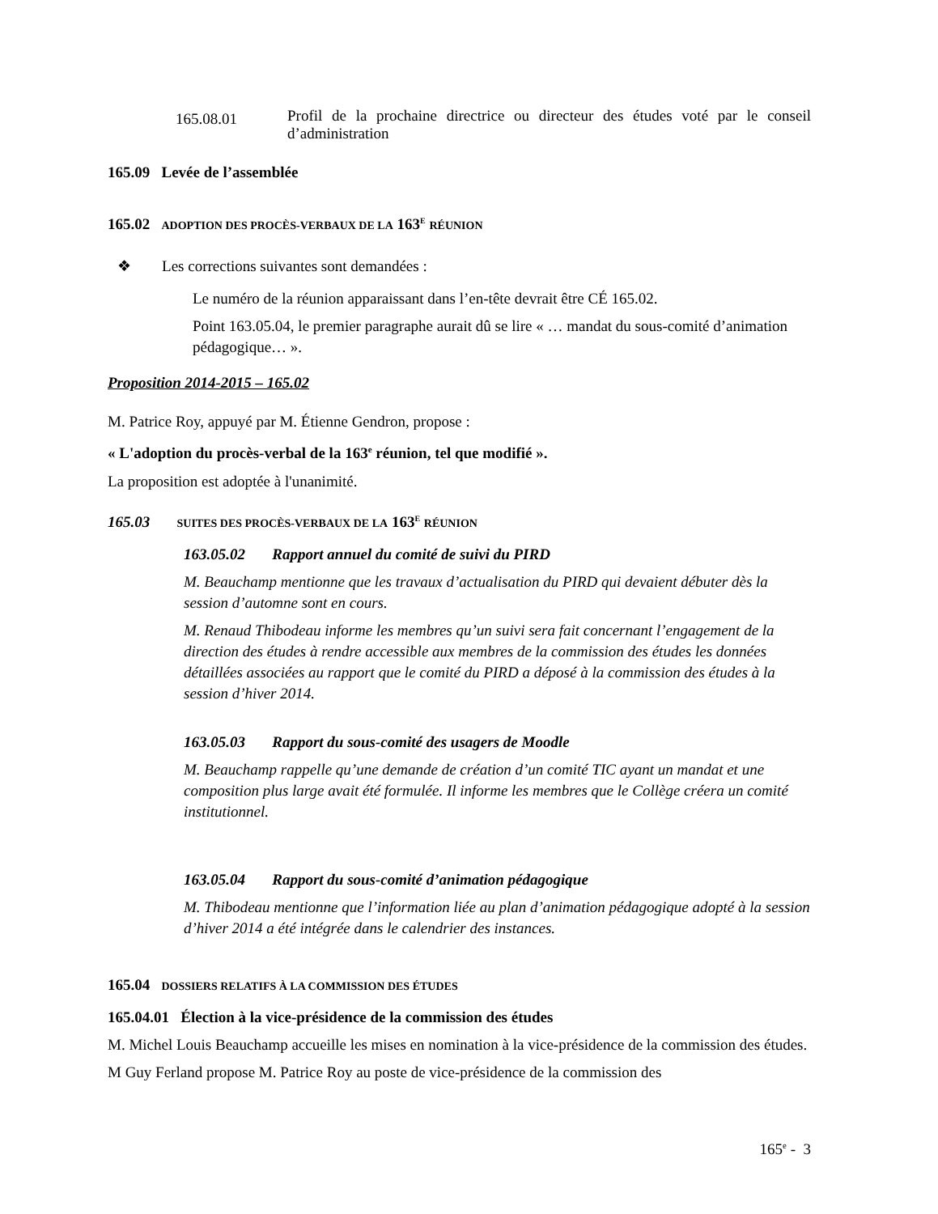165.08.01
Profil de la prochaine directrice ou directeur des études voté par le conseil d’administration
165.09 Levée de l’assemblée
165.02 ADOPTION DES PROCÈS-VERBAUX DE LA 163<sup>E</sup> RÉUNION
❖ Les corrections suivantes sont demandées :
Le numéro de la réunion apparaissant dans l’en-tête devrait être CÉ 165.02.
Point 163.05.04, le premier paragraphe aurait dû se lire « … mandat du sous-comité d’animation pédagogique… ».
Proposition 2014-2015 – 165.02
M. Patrice Roy, appuyé par M. Étienne Gendron, propose :
« L'adoption du procès-verbal de la 163<sup>e</sup> réunion, tel que modifié ».
La proposition est adoptée à l'unanimité.
165.03 SUITES DES PROCÈS-VERBAUX DE LA 163<sup>E</sup> RÉUNION
163.05.02 Rapport annuel du comité de suivi du PIRD
M. Beauchamp mentionne que les travaux d’actualisation du PIRD qui devaient débuter dès la session d’automne sont en cours.
M. Renaud Thibodeau informe les membres qu’un suivi sera fait concernant l’engagement de la direction des études à rendre accessible aux membres de la commission des études les données détaillées associées au rapport que le comité du PIRD a déposé à la commission des études à la session d’hiver 2014.
163.05.03 Rapport du sous-comité des usagers de Moodle
M. Beauchamp rappelle qu’une demande de création d’un comité TIC ayant un mandat et une composition plus large avait été formulée. Il informe les membres que le Collège créera un comité institutionnel.
163.05.04 Rapport du sous-comité d’animation pédagogique
M. Thibodeau mentionne que l’information liée au plan d’animation pédagogique adopté à la session d’hiver 2014 a été intégrée dans le calendrier des instances.
165.04 DOSSIERS RELATIFS À LA COMMISSION DES ÉTUDES
165.04.01 Élection à la vice-présidence de la commission des études
M. Michel Louis Beauchamp accueille les mises en nomination à la vice-présidence de la commission des études.
M Guy Ferland propose M. Patrice Roy au poste de vice-présidence de la commission des
165<sup>e</sup> - 3